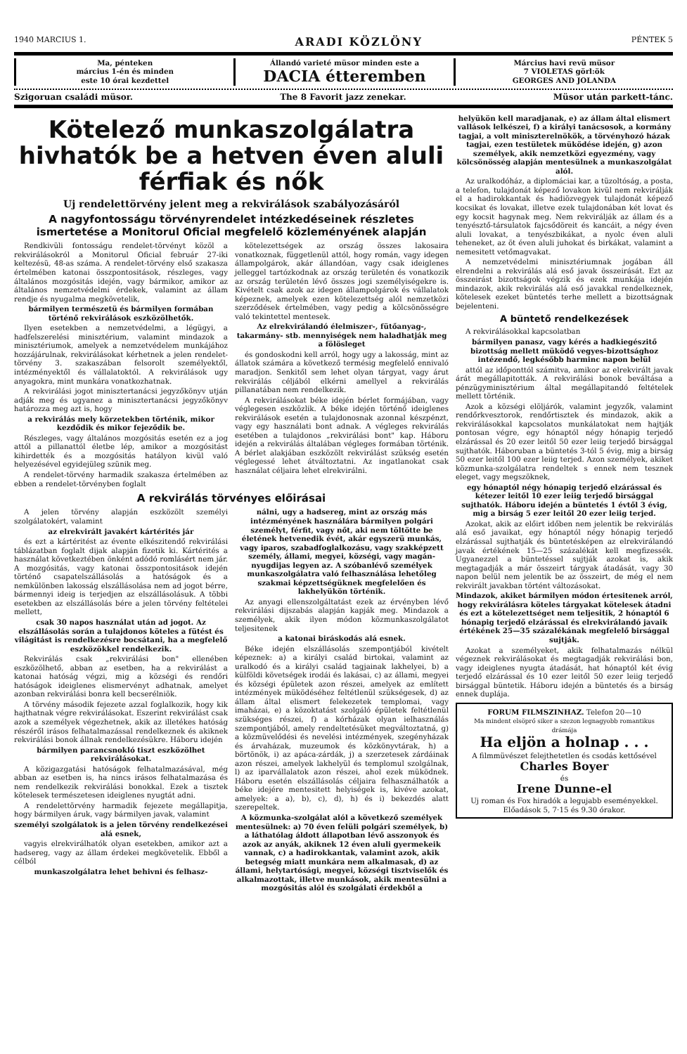1940 MARCIUS 1. ARADI KÖZLÖNY PÉNTEK 5
Ma, pénteken
március 1-én és minden
este 10 órai kezdettel
Állandó varieté müsor minden este a
DACIA étteremben
Március havi revü müsor
7 VIOLETAS görl:ök
GEORGES AND JOLANDA
Szigoruan családi müsor. The 8 Favorit jazz zenekar. Müsor után parkett-tánc.
Kötelező munkaszolgálatra hivhatók be a hetven éven aluli férfiak és nők
Uj rendelettörvény jelent meg a rekvirálások szabályozásáról
A nagyfontosságu törvényrendelet intézkedéseinek részletes ismertetése a Monitorul Oficial megfelelő közleményének alapján
Rendkivüli fontosságu rendelet-törvényt közöl a rekvirálásokról a Monitorul Oficial február 27-iki keltezésü, 48-as száma. A rendelet-törvény első szakasza értelmében katonai összpontositások, részleges, vagy általános mozgósitás idején, vagy bármikor, amikor az általános nemzetvédelmi érdekek, valamint az állam rendje és nyugalma megkövetelik,
bármilyen természetü és bármilyen formában történő rekvirálások eszközölhetők.
Ilyen esetekben a nemzetvédelmi, a légügyi, a hadfelszerelési minisztérium, valamint mindazok a minisztériumok, amelyek a nemzetvédelem munkájához hozzájárulnak, rekvirálásokat kérhetnek a jelen rendelet-törvény 3. szakaszában felsorolt személyektől, intézményektől és vállalatoktól. A rekvirálások ugy anyagokra, mint munkára vonatkozhatnak.
A rekvirálási jogot minisztertanácsi jegyzőkönyv utján adják meg és ugyanez a minisztertanácsi jegyzőkönyv határozza meg azt is, hogy
a rekvirálás mely körzetekben történik, mikor kezdődik és mikor fejeződik be.
Részleges, vagy általános mozgósitás esetén ez a jog attól a pillanattól életbe lép, amikor a mozgósitást kihirdették és a mozgósitás hatályon kivül való helyezésével egyidejüleg szünik meg.
A rendelet-törvény harmadik szakasza értelmében az ebben a rendelet-törvényben foglalt
kötelezettségek az ország összes lakosaira vonatkoznak, függetlenül attól, hogy román, vagy idegen állampolgárok, akár állandóan, vagy csak ideiglenes jelleggel tartózkodnak az ország területén és vonatkozik az ország területén lévő összes jogi személyiségekre is. Kivételt csak azok az idegen állampolgárok és vállalatok képeznek, amelyek ezen kötelezettség alól nemzetközi szerződések értelmében, vagy pedig a kölcsönösségre való tekintettel mentesek.
Az elrekvirálandó élelmiszer-, fütőanyag-, takarmány- stb. mennyiségek nem haladhatják meg a fölösleget
és gondoskodni kell arról, hogy ugy a lakosság, mint az állatok számára a következő termésig megfelelő ennivaló maradjon. Senkitől sem lehet olyan tárgyat, vagy árut rekvirálás céljából elkérni amellyel a rekvirálás pillanatában nem rendelkezik.
A rekvirálásokat béke idején bérlet formájában, vagy véglegesen eszközlik. A béke idején történő ideiglenes rekvirálások esetén a tulajdonosnak azonnal készpénzt, vagy egy használati bont adnak. A végleges rekvirálás esetében a tulajdonos „rekvirálási bont" kap. Háboru idején a rekvirálás általában végleges formában történik. A bérlet alakjában eszközölt rekvirálást szükség esetén véglegessé lehet átváltoztatni. Az ingatlanokat csak használat céljaira lehet elrekvirálni.
A rekvirálás törvényes előirásai
A jelen törvény alapján eszközölt személyi szolgálatokért, valamint
az elrekvirált javakért kártérités jár
és ezt a kártéritést az évente elkészitendő rekvirálási táblázatban foglalt dijak alapján fizetik ki. Kártérités a használat következtében önként adódó romlásért nem jár. A mozgósitás, vagy katonai összpontositások idején történő csapatelszállásolás a hatóságok és a nemkülönben lakosság elszállásolása nem ad jogot bérre, bármennyi ideig is terjedjen az elszállásolásuk. A többi esetekben az elszállásolás bére a jelen törvény feltételei mellett,
csak 30 napos használat után ad jogot. Az elszállásolás során a tulajdonos köteles a fütést és világitást is rendelkezésre bocsátani, ha a megfelelő eszközökkel rendelkezik.
Rekvirálás csak „rekvirálási bon" ellenében eszközölhető, abban az esetben, ha a rekvirálást a katonai hatóság végzi, mig a községi és rendőri hatóságok ideiglenes elismervényt adhatnak, amelyet azonban rekvirálási bonra kell becserélniök.
A törvény második fejezete azzal foglalkozik, hogy kik hajthatnak végre rekvirálásokat. Eszerint rekvirálást csak azok a személyek végezhetnek, akik az illetékes hatóság részéről irásos felhatalmazással rendelkeznek és akiknek rekvirálási bonok állnak rendelkezésükre. Háboru idején
bármilyen parancsnokló tiszt eszközölhet rekvirálásokat.
A közigazgatási hatóságok felhatalmazásával, még abban az esetben is, ha nincs irásos felhatalmazása és nem rendelkezik rekvirálási bonokkal. Ezek a tisztek kötelesek természetesen ideiglenes nyugtát adni.
A rendelettörvény harmadik fejezete megállapitja, hogy bármilyen áruk, vagy bármilyen javak, valamint
személyi szolgálatok is a jelen törvény rendelkezései alá esnek,
vagyis elrekvirálhatók olyan esetekben, amikor azt a hadsereg, vagy az állam érdekei megkövetelik. Ebből a célból
munkaszolgálatra lehet behivni és felhasz-
nálni, ugy a hadsereg, mint az ország más intézményének használára bármilyen polgári személyt, férfit, vagy nőt, aki nem töltötte be életének hetvenedik évét, akár egyszerü munkás, vagy iparos, szabadfoglalkozásu, vagy szakképzett személy, állami, megyei, községi, vagy magán-nyugdijas legyen az. A szóbanlévő személyek munkaszolgálatra való felhasználása lehetőleg szakmai képzettségüknek megfelelően és lakhelyükön történik.
Az anyagi ellenszolgáltatást ezek az érvényben lévő rekvirálási dijszabás alapján kapják meg. Mindazok a személyek, akik ilyen módon közmunkaszolgálatot teljesitenek
a katonai biráskodás alá esnek.
Béke idején elszállásolás szempontjából kivételt képeznek: a) a királyi család birtokai, valamint az uralkodó és a királyi család tagjainak lakhelyei, b) a külföldi követségek irodái és lakásai, c) az állami, megyei és községi épületek azon részei, amelyek az említett intézmények müködéséhez feltétlenül szükségesek, d) az állam által elismert felekezetek templomai, vagy imaházai, e) a közoktatást szolgáló épületek feltétlenül szükséges részei, f) a kórházak olyan ielhasználás szempontjából, amely rendeltetésüket megváltoztatná, g) a közmüvelődési és nevelési intézmények, szegényházak és árvaházak, muzeumok és közkönyvtárak, h) a börtönök, i) az apáca-zárdák, j) a szerzetesek zárdáinak azon részei, amelyek lakhelyül és templomul szolgálnak, l) az iparvállalatok azon részei, ahol ezek müködnek. Háboru esetén elszállásolás céljaira felhasználhatók a béke idejére mentesitett helyiségek is, kivéve azokat, amelyek: a a), b), c), d), h) és i) bekezdés alatt szerepeltek.
A közmunka-szolgálat alól a következő személyek mentesülnek: a) 70 éven felüli polgári személyek, b) a láthatólag áldott állapotban lévő asszonyok és azok az anyák, akiknek 12 éven aluli gyermekeik vannak, c) a hadirokkantak, valamint azok, akik betegség miatt munkára nem alkalmasak, d) az állami, helytartósági, megyei, községi tisztviselők és alkalmazottak, illetve munkások, akik mentesülni a mozgósitás alól és szolgálati érdekből a
helyükön kell maradjanak, e) az állam által elismert vallások lelkészei, f) a királyi tanácsosok, a kormány tagjai, a volt miniszterelnökök, a törvényhozó házak tagjai, ezen testületek müködése idején, g) azon személyek, akik nemzetközi egyezmény, vagy kölcsönösség alapján mentesülnek a munkaszolgálat alól.
Az uralkodóház, a diplomáciai kar, a tüzoltóság, a posta, a telefon, tulajdonát képező lovakon kivül nem rekvirálják el a hadirokkantak és hadiözvegyek tulajdonát képező kocsikat és lovakat, illetve ezek tulajdonában két lovat és egy kocsit hagynak meg. Nem rekvirálják az állam és a tenyésztő-társulatok fajcsődöreit és kancáit, a négy éven aluli lovakat, a tenyészbikákat, a nyolc éven aluli teheneket, az öt éven aluli juhokat és birkákat, valamint a nemesitett vetőmagvakat.
A nemzetvédelmi minisztériumnak jogában áll elrendelni a rekvirálás alá eső javak összeirását. Ezt az összeirást bizottságok végzik és ezek munkája idején mindazok, akik rekvirálás alá eső javakkal rendelkeznek, kötelesek ezeket büntetés terhe mellett a bizottságnak bejelenteni.
A büntető rendelkezések
A rekvirálásokkal kapcsolatban
bármilyen panasz, vagy kérés a hadkiegészitő bizottság mellett müködő vegyes-bizottsághoz intézendő, legkésőbb harminc napon belül
attól az időponttól számitva, amikor az elrekvirált javak árát megállapitották. A rekvirálási bonok beváltása a pénzügyminisztérium által megállapitandó feltételek mellett történik.
Azok a községi elöljárók, valamint jegyzők, valamint rendőrkvesztorok, rendőrtisztek és mindazok, akik a rekvirálásokkal kapcsolatos munkálatokat nem hajtják pontosan végre, egy hónaptól négy hónapig terjedő elzárással és 20 ezer leitől 50 ezer leiig terjedő birsággal sujthatók. Háboruban a büntetés 3-tól 5 évig, mig a birság 50 ezer leitől 100 ezer leiig terjed. Azon személyek, akiket közmunka-szolgálatra rendeltek s ennek nem tesznek eleget, vagy megszöknek,
egy hónaptól négy hónapig terjedő elzárással és kétezer leitől 10 ezer leiig terjedő birsággal sujthatók. Háboru idején a büntetés 1 évtől 3 évig, mig a birság 5 ezer leitől 20 ezer leiig terjed.
Azokat, akik az előirt időben nem jelentik be rekvirálás alá eső javaikat, egy hónaptól négy hónapig terjedő elzárással sujthatják és büntetésképen az elrekvirálandó javak értékének 15—25 százalékát kell megfizessék. Ugyanezzel a büntetéssel sujtják azokat is, akik megtagadják a már összeirt tárgyak átadását, vagy 30 napon belül nem jelentik be az összeirt, de még el nem rekvirált javakban történt változásokat.
Mindazok, akiket bármilyen módon értesitenek arról, hogy rekvirálásra köteles tárgyakat kötelesek átadni és ezt a kötelezettséget nem teljesitik, 2 hónaptól 6 hónapig terjedő elzárással és elrekvirálandó javaik értékének 25—35 százalékának megfelelő birsággal sujtják.
Azokat a személyeket, akik felhatalmazás nélkül végeznek rekvirálásokat és megtagadják rekvirálási bon, vagy ideiglenes nyugta átadását, hat hónaptól két évig terjedő elzárással és 10 ezer leitől 50 ezer leiig terjedő birsággal büntetik. Háboru idején a büntetés és a birság ennek duplája.
FORUM FILMSZINHAZ. Telefon 20—10
Ma mindent elsöprő siker a szezon legnagyobb romantikus drámája
Ha eljön a holnap . . .
A filmmüvészet felejthetetlen és csodás kettősével
Charles Boyer
és
Irene Dunne-el
Uj roman és Fox hiradók a legujabb eseményekkel.
Előadások 5, 7·15 és 9.30 órakor.